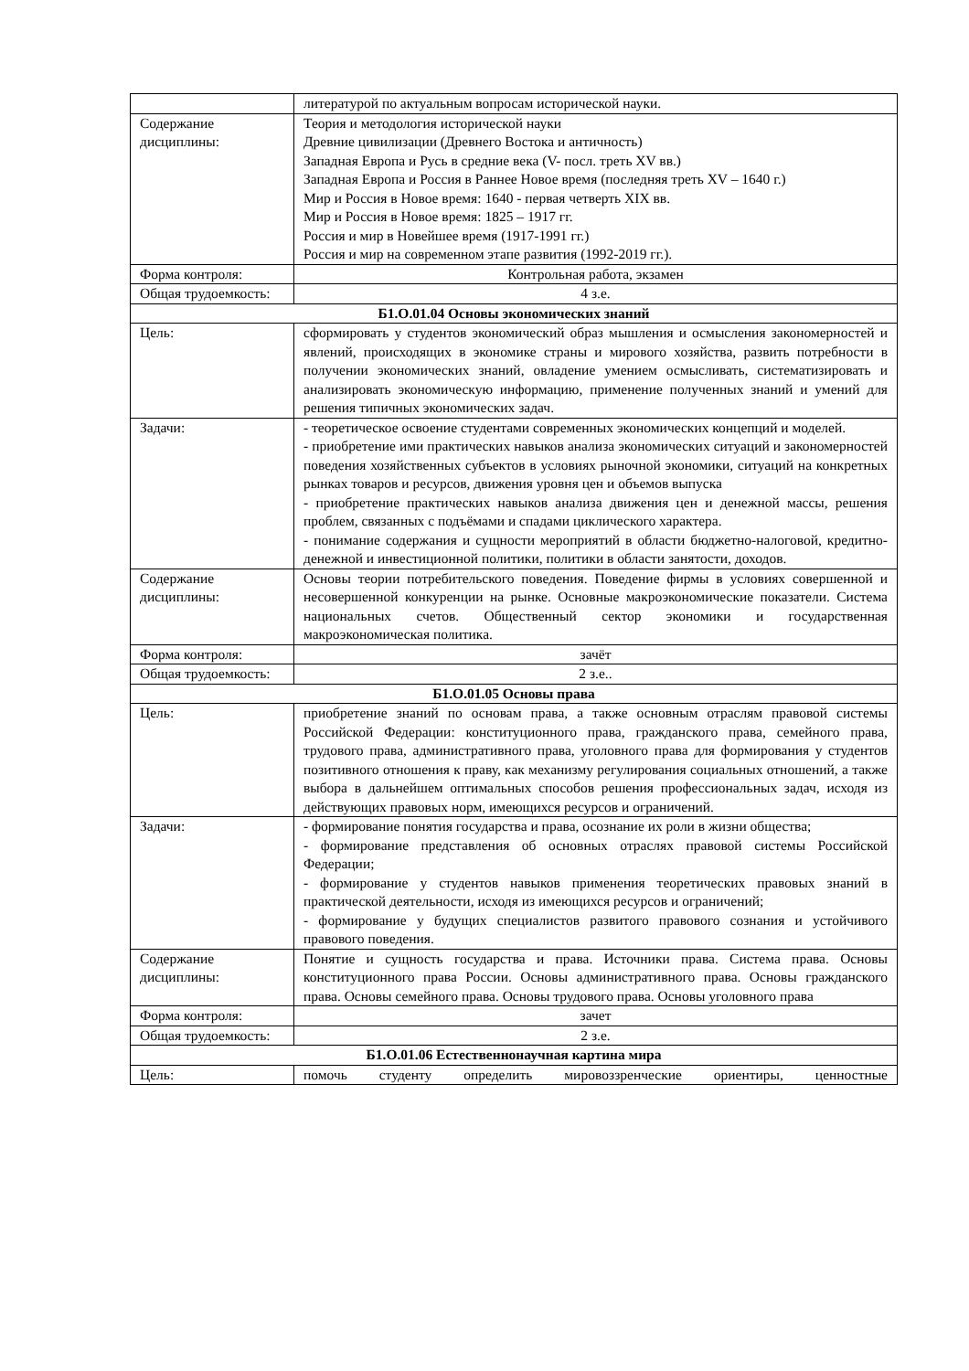| | литературой по актуальным вопросам исторической науки. |
| Содержание дисциплины: | Теория и методология исторической науки Древние цивилизации (Древнего Востока и античность) Западная Европа и Русь в средние века (V- посл. треть XV вв.) Западная Европа и Россия в Раннее Новое время (последняя треть XV – 1640 г.) Мир и Россия в Новое время: 1640 - первая четверть XIX вв. Мир и Россия в Новое время: 1825 – 1917 гг. Россия и мир в Новейшее время (1917-1991 гг.) Россия и мир на современном этапе развития (1992-2019 гг.). |
| Форма контроля: | Контрольная работа, экзамен |
| Общая трудоемкость: | 4 з.е. |
| Б1.О.01.04 Основы экономических знаний | |
| Цель: | сформировать у студентов экономический образ мышления и осмысления закономерностей и явлений, происходящих в экономике страны и мирового хозяйства, развить потребности в получении экономических знаний, овладение умением осмысливать, систематизировать и анализировать экономическую информацию, применение полученных знаний и умений для решения типичных экономических задач. |
| Задачи: | - теоретическое освоение студентами современных экономических концепций и моделей. - приобретение ими практических навыков анализа экономических ситуаций и закономерностей поведения хозяйственных субъектов в условиях рыночной экономики, ситуаций на конкретных рынках товаров и ресурсов, движения уровня цен и объемов выпуска - приобретение практических навыков анализа движения цен и денежной массы, решения проблем, связанных с подъёмами и спадами циклического характера. - понимание содержания и сущности мероприятий в области бюджетно-налоговой, кредитно-денежной и инвестиционной политики, политики в области занятости, доходов. |
| Содержание дисциплины: | Основы теории потребительского поведения. Поведение фирмы в условиях совершенной и несовершенной конкуренции на рынке. Основные макроэкономические показатели. Система национальных счетов. Общественный сектор экономики и государственная макроэкономическая политика. |
| Форма контроля: | зачёт |
| Общая трудоемкость: | 2 з.е.. |
| Б1.О.01.05 Основы права | |
| Цель: | приобретение знаний по основам права, а также основным отраслям правовой системы Российской Федерации: конституционного права, гражданского права, семейного права, трудового права, административного права, уголовного права для формирования у студентов позитивного отношения к праву, как механизму регулирования социальных отношений, а также выбора в дальнейшем оптимальных способов решения профессиональных задач, исходя из действующих правовых норм, имеющихся ресурсов и ограничений. |
| Задачи: | - формирование понятия государства и права, осознание их роли в жизни общества; - формирование представления об основных отраслях правовой системы Российской Федерации; - формирование у студентов навыков применения теоретических правовых знаний в практической деятельности, исходя из имеющихся ресурсов и ограничений; - формирование у будущих специалистов развитого правового сознания и устойчивого правового поведения. |
| Содержание дисциплины: | Понятие и сущность государства и права. Источники права. Система права. Основы конституционного права России. Основы административного права. Основы гражданского права. Основы семейного права. Основы трудового права. Основы уголовного права |
| Форма контроля: | зачет |
| Общая трудоемкость: | 2 з.е. |
| Б1.О.01.06 Естественнонаучная картина мира | |
| Цель: | помочь студенту определить мировоззренческие ориентиры, ценностные |